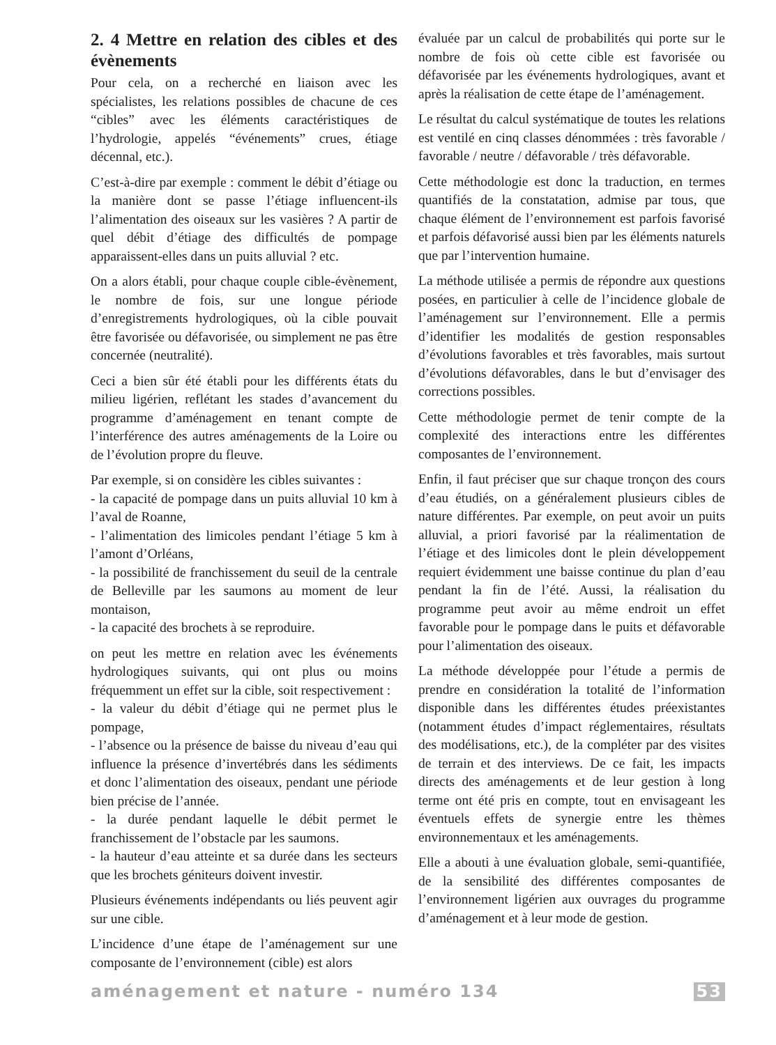2. 4 Mettre en relation des cibles et des évènements
Pour cela, on a recherché en liaison avec les spécialistes, les relations possibles de chacune de ces “cibles” avec les éléments caractéristiques de l’hydrologie, appelés “événements” crues, étiage décennal, etc.).
C’est-à-dire par exemple : comment le débit d’étiage ou la manière dont se passe l’étiage influencent-ils l’alimentation des oiseaux sur les vasières ? A partir de quel débit d’étiage des difficultés de pompage apparaissent-elles dans un puits alluvial ? etc.
On a alors établi, pour chaque couple cible-évènement, le nombre de fois, sur une longue période d’enregistrements hydrologiques, où la cible pouvait être favorisée ou défavorisée, ou simplement ne pas être concernée (neutralité).
Ceci a bien sûr été établi pour les différents états du milieu ligérien, reflétant les stades d’avancement du programme d’aménagement en tenant compte de l’interférence des autres aménagements de la Loire ou de l’évolution propre du fleuve.
Par exemple, si on considère les cibles suivantes :
- la capacité de pompage dans un puits alluvial 10 km à l’aval de Roanne,
- l’alimentation des limicoles pendant l’étiage 5 km à l’amont d’Orléans,
- la possibilité de franchissement du seuil de la centrale de Belleville par les saumons au moment de leur montaison,
- la capacité des brochets à se reproduire.
on peut les mettre en relation avec les événements hydrologiques suivants, qui ont plus ou moins fréquemment un effet sur la cible, soit respectivement :
- la valeur du débit d’étiage qui ne permet plus le pompage,
- l’absence ou la présence de baisse du niveau d’eau qui influence la présence d’invertébrés dans les sédiments et donc l’alimentation des oiseaux, pendant une période bien précise de l’année.
- la durée pendant laquelle le débit permet le franchissement de l’obstacle par les saumons.
- la hauteur d’eau atteinte et sa durée dans les secteurs que les brochets géniteurs doivent investir.
Plusieurs événements indépendants ou liés peuvent agir sur une cible.
L’incidence d’une étape de l’aménagement sur une composante de l’environnement (cible) est alors
évaluée par un calcul de probabilités qui porte sur le nombre de fois où cette cible est favorisée ou défavorisée par les événements hydrologiques, avant et après la réalisation de cette étape de l’aménagement.
Le résultat du calcul systématique de toutes les relations est ventilé en cinq classes dénommées : très favorable / favorable / neutre / défavorable / très défavorable.
Cette méthodologie est donc la traduction, en termes quantifiés de la constatation, admise par tous, que chaque élément de l’environnement est parfois favorisé et parfois défavorisé aussi bien par les éléments naturels que par l’intervention humaine.
La méthode utilisée a permis de répondre aux questions posées, en particulier à celle de l’incidence globale de l’aménagement sur l’environnement. Elle a permis d’identifier les modalités de gestion responsables d’évolutions favorables et très favorables, mais surtout d’évolutions défavorables, dans le but d’envisager des corrections possibles.
Cette méthodologie permet de tenir compte de la complexité des interactions entre les différentes composantes de l’environnement.
Enfin, il faut préciser que sur chaque tronçon des cours d’eau étudiés, on a généralement plusieurs cibles de nature différentes. Par exemple, on peut avoir un puits alluvial, a priori favorisé par la réalimentation de l’étiage et des limicoles dont le plein développement requiert évidemment une baisse continue du plan d’eau pendant la fin de l’été. Aussi, la réalisation du programme peut avoir au même endroit un effet favorable pour le pompage dans le puits et défavorable pour l’alimentation des oiseaux.
La méthode développée pour l’étude a permis de prendre en considération la totalité de l’information disponible dans les différentes études préexistantes (notamment études d’impact réglementaires, résultats des modélisations, etc.), de la compléter par des visites de terrain et des interviews. De ce fait, les impacts directs des aménagements et de leur gestion à long terme ont été pris en compte, tout en envisageant les éventuels effets de synergie entre les thèmes environnementaux et les aménagements.
Elle a abouti à une évaluation globale, semi-quantifiée, de la sensibilité des différentes composantes de l’environnement ligérien aux ouvrages du programme d’aménagement et à leur mode de gestion.
aménagement et nature - numéro 134 53